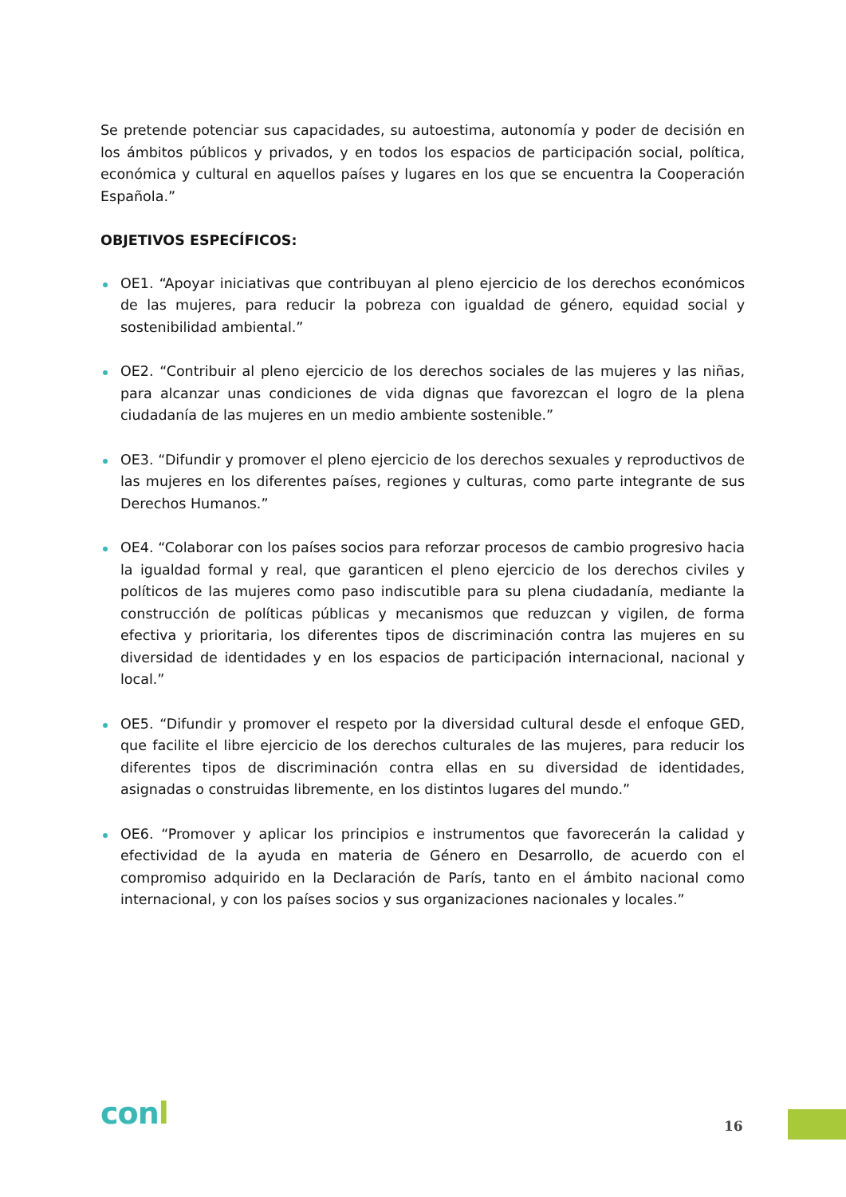Se pretende potenciar sus capacidades, su autoestima, autonomía y poder de decisión en los ámbitos públicos y privados, y en todos los espacios de participación social, política, económica y cultural en aquellos países y lugares en los que se encuentra la Cooperación Española.”
OBJETIVOS ESPECÍFICOS:
OE1. “Apoyar iniciativas que contribuyan al pleno ejercicio de los derechos económicos de las mujeres, para reducir la pobreza con igualdad de género, equidad social y sostenibilidad ambiental.”
OE2. “Contribuir al pleno ejercicio de los derechos sociales de las mujeres y las niñas, para alcanzar unas condiciones de vida dignas que favorezcan el logro de la plena ciudadanía de las mujeres en un medio ambiente sostenible.”
OE3. “Difundir y promover el pleno ejercicio de los derechos sexuales y reproductivos de las mujeres en los diferentes países, regiones y culturas, como parte integrante de sus Derechos Humanos.”
OE4. “Colaborar con los países socios para reforzar procesos de cambio progresivo hacia la igualdad formal y real, que garanticen el pleno ejercicio de los derechos civiles y políticos de las mujeres como paso indiscutible para su plena ciudadanía, mediante la construcción de políticas públicas y mecanismos que reduzcan y vigilen, de forma efectiva y prioritaria, los diferentes tipos de discriminación contra las mujeres en su diversidad de identidades y en los espacios de participación internacional, nacional y local.”
OE5. “Difundir y promover el respeto por la diversidad cultural desde el enfoque GED, que facilite el libre ejercicio de los derechos culturales de las mujeres, para reducir los diferentes tipos de discriminación contra ellas en su diversidad de identidades, asignadas o construidas libremente, en los distintos lugares del mundo.”
OE6. “Promover y aplicar los principios e instrumentos que favorecerán la calidad y efectividad de la ayuda en materia de Género en Desarrollo, de acuerdo con el compromiso adquirido en la Declaración de París, tanto en el ámbito nacional como internacional, y con los países socios y sus organizaciones nacionales y locales.”
conl 16